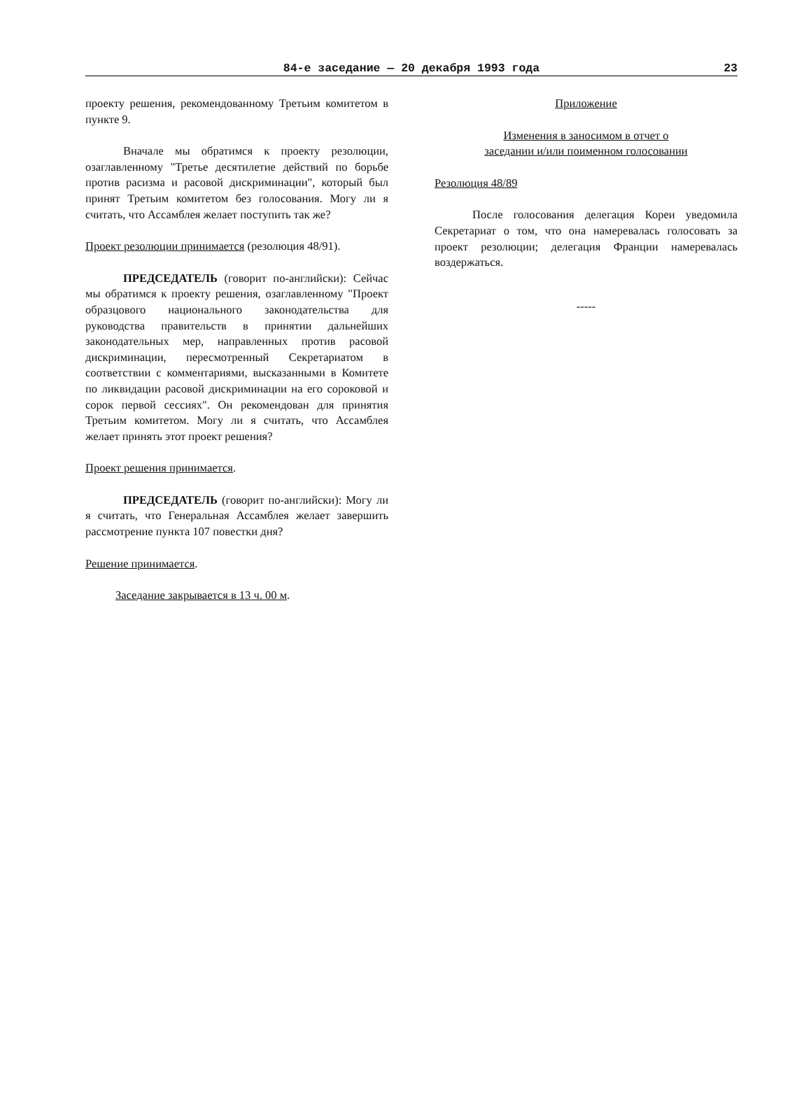84-е заседание — 20 декабря 1993 года
23
проекту решения, рекомендованному Третьим комитетом в пункте 9.
Вначале мы обратимся к проекту резолюции, озаглавленному "Третье десятилетие действий по борьбе против расизма и расовой дискриминации", который был принят Третьим комитетом без голосования. Могу ли я считать, что Ассамблея желает поступить так же?
Проект резолюции принимается (резолюция 48/91).
ПРЕДСЕДАТЕЛЬ (говорит по-английски): Сейчас мы обратимся к проекту решения, озаглавленному "Проект образцового национального законодательства для руководства правительств в принятии дальнейших законодательных мер, направленных против расовой дискриминации, пересмотренный Секретариатом в соответствии с комментариями, высказанными в Комитете по ликвидации расовой дискриминации на его сороковой и сорок первой сессиях". Он рекомендован для принятия Третьим комитетом. Могу ли я считать, что Ассамблея желает принять этот проект решения?
Проект решения принимается.
ПРЕДСЕДАТЕЛЬ (говорит по-английски): Могу ли я считать, что Генеральная Ассамблея желает завершить рассмотрение пункта 107 повестки дня?
Решение принимается.
Заседание закрывается в 13 ч. 00 м.
Приложение
Изменения в заносимом в отчет о
заседании и/или поименном голосовании
Резолюция 48/89
После голосования делегация Кореи уведомила Секретариат о том, что она намеревалась голосовать за проект резолюции; делегация Франции намеревалась воздержаться.
-----